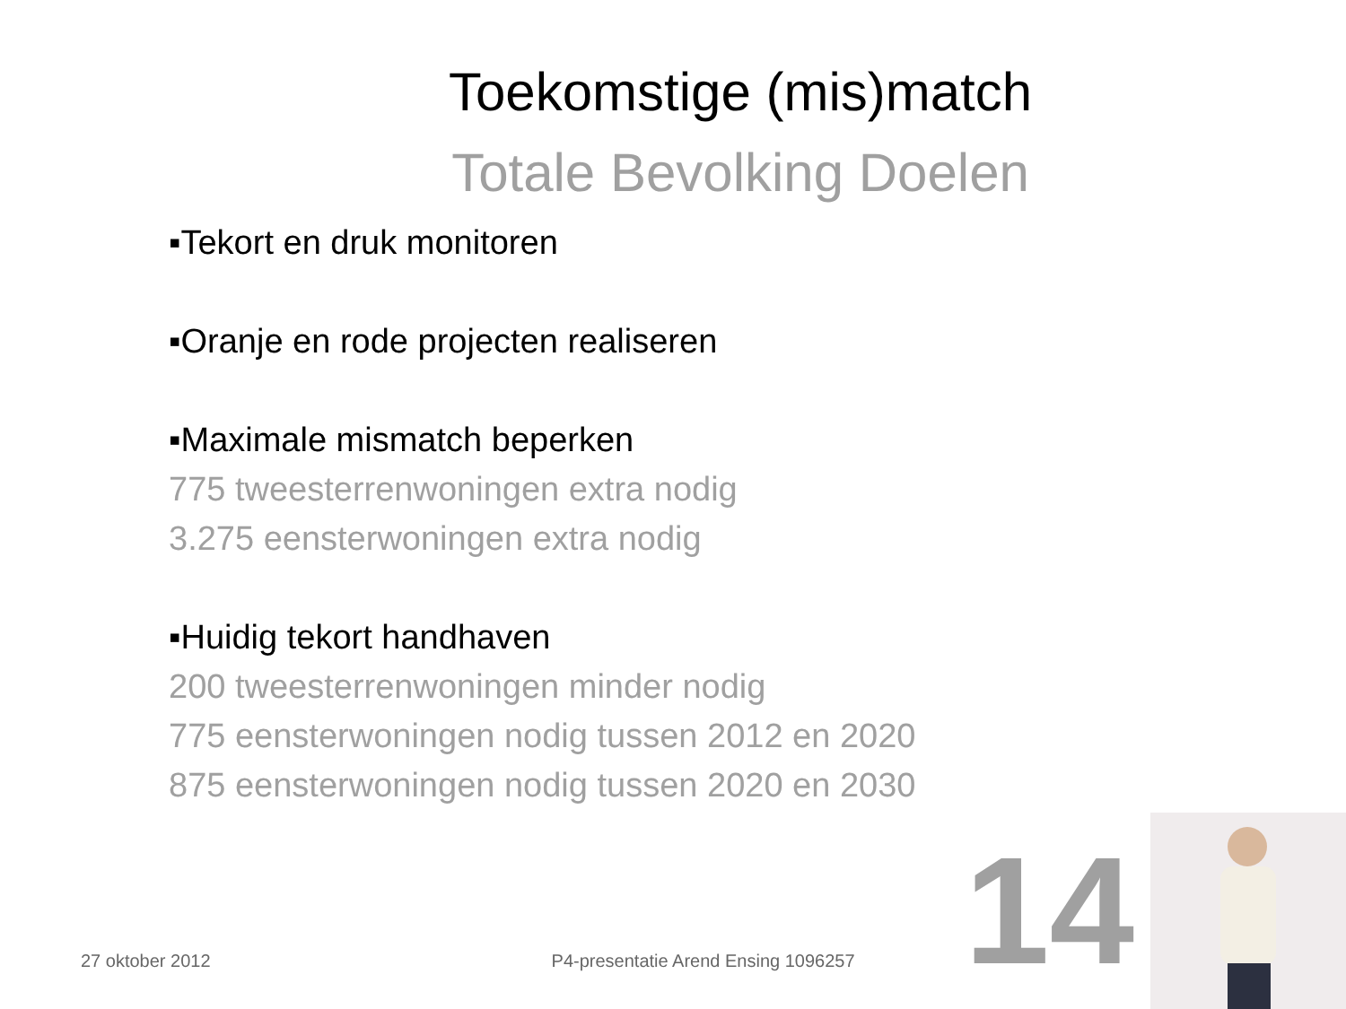Toekomstige (mis)match
Totale Bevolking Doelen
▪Tekort en druk monitoren
▪Oranje en rode projecten realiseren
▪Maximale mismatch beperken
775 tweesterrenwoningen extra nodig
3.275 eensterwoningen extra nodig
▪Huidig tekort handhaven
200 tweesterrenwoningen minder nodig
775 eensterwoningen nodig tussen 2012 en 2020
875 eensterwoningen nodig tussen 2020 en 2030
27 oktober 2012 P4-presentatie Arend Ensing 1096257 14